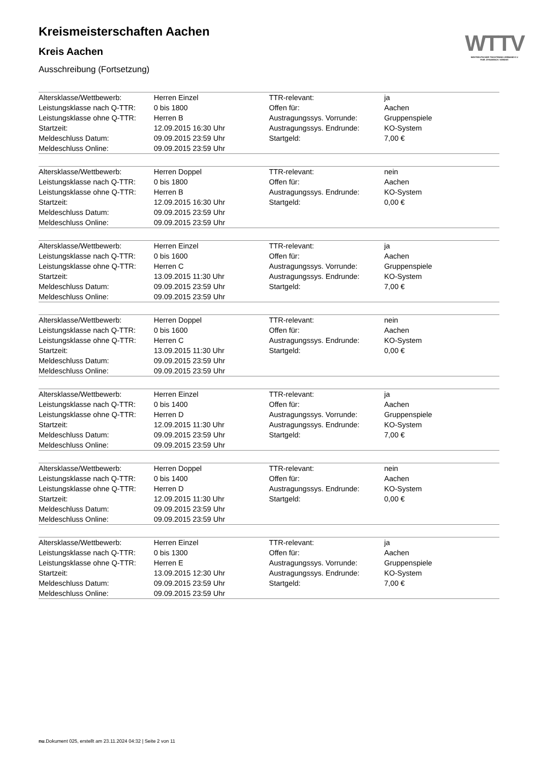WTTV
WESTDEUTSCHER TISCHTENNIS-VERBAND E.V.
FAIR. DYNAMISCH. VEREINT.
Kreismeisterschaften Aachen
Kreis Aachen
Ausschreibung (Fortsetzung)
| Altersklasse/Wettbewerb: | Herren Einzel | TTR-relevant: | ja |
| Leistungsklasse nach Q-TTR: | 0 bis 1800 | Offen für: | Aachen |
| Leistungsklasse ohne Q-TTR: | Herren B | Austragungssys. Vorrunde: | Gruppenspiele |
| Startzeit: | 12.09.2015 16:30 Uhr | Austragungssys. Endrunde: | KO-System |
| Meldeschluss Datum: | 09.09.2015 23:59 Uhr | Startgeld: | 7,00 € |
| Meldeschluss Online: | 09.09.2015 23:59 Uhr | | |
| Altersklasse/Wettbewerb: | Herren Doppel | TTR-relevant: | nein |
| Leistungsklasse nach Q-TTR: | 0 bis 1800 | Offen für: | Aachen |
| Leistungsklasse ohne Q-TTR: | Herren B | Austragungssys. Endrunde: | KO-System |
| Startzeit: | 12.09.2015 16:30 Uhr | Startgeld: | 0,00 € |
| Meldeschluss Datum: | 09.09.2015 23:59 Uhr | | |
| Meldeschluss Online: | 09.09.2015 23:59 Uhr | | |
| Altersklasse/Wettbewerb: | Herren Einzel | TTR-relevant: | ja |
| Leistungsklasse nach Q-TTR: | 0 bis 1600 | Offen für: | Aachen |
| Leistungsklasse ohne Q-TTR: | Herren C | Austragungssys. Vorrunde: | Gruppenspiele |
| Startzeit: | 13.09.2015 11:30 Uhr | Austragungssys. Endrunde: | KO-System |
| Meldeschluss Datum: | 09.09.2015 23:59 Uhr | Startgeld: | 7,00 € |
| Meldeschluss Online: | 09.09.2015 23:59 Uhr | | |
| Altersklasse/Wettbewerb: | Herren Doppel | TTR-relevant: | nein |
| Leistungsklasse nach Q-TTR: | 0 bis 1600 | Offen für: | Aachen |
| Leistungsklasse ohne Q-TTR: | Herren C | Austragungssys. Endrunde: | KO-System |
| Startzeit: | 13.09.2015 11:30 Uhr | Startgeld: | 0,00 € |
| Meldeschluss Datum: | 09.09.2015 23:59 Uhr | | |
| Meldeschluss Online: | 09.09.2015 23:59 Uhr | | |
| Altersklasse/Wettbewerb: | Herren Einzel | TTR-relevant: | ja |
| Leistungsklasse nach Q-TTR: | 0 bis 1400 | Offen für: | Aachen |
| Leistungsklasse ohne Q-TTR: | Herren D | Austragungssys. Vorrunde: | Gruppenspiele |
| Startzeit: | 12.09.2015 11:30 Uhr | Austragungssys. Endrunde: | KO-System |
| Meldeschluss Datum: | 09.09.2015 23:59 Uhr | Startgeld: | 7,00 € |
| Meldeschluss Online: | 09.09.2015 23:59 Uhr | | |
| Altersklasse/Wettbewerb: | Herren Doppel | TTR-relevant: | nein |
| Leistungsklasse nach Q-TTR: | 0 bis 1400 | Offen für: | Aachen |
| Leistungsklasse ohne Q-TTR: | Herren D | Austragungssys. Endrunde: | KO-System |
| Startzeit: | 12.09.2015 11:30 Uhr | Startgeld: | 0,00 € |
| Meldeschluss Datum: | 09.09.2015 23:59 Uhr | | |
| Meldeschluss Online: | 09.09.2015 23:59 Uhr | | |
| Altersklasse/Wettbewerb: | Herren Einzel | TTR-relevant: | ja |
| Leistungsklasse nach Q-TTR: | 0 bis 1300 | Offen für: | Aachen |
| Leistungsklasse ohne Q-TTR: | Herren E | Austragungssys. Vorrunde: | Gruppenspiele |
| Startzeit: | 13.09.2015 12:30 Uhr | Austragungssys. Endrunde: | KO-System |
| Meldeschluss Datum: | 09.09.2015 23:59 Uhr | Startgeld: | 7,00 € |
| Meldeschluss Online: | 09.09.2015 23:59 Uhr | | |
nu.Dokument 025, erstellt am 23.11.2024 04:32 | Seite 2 von 11